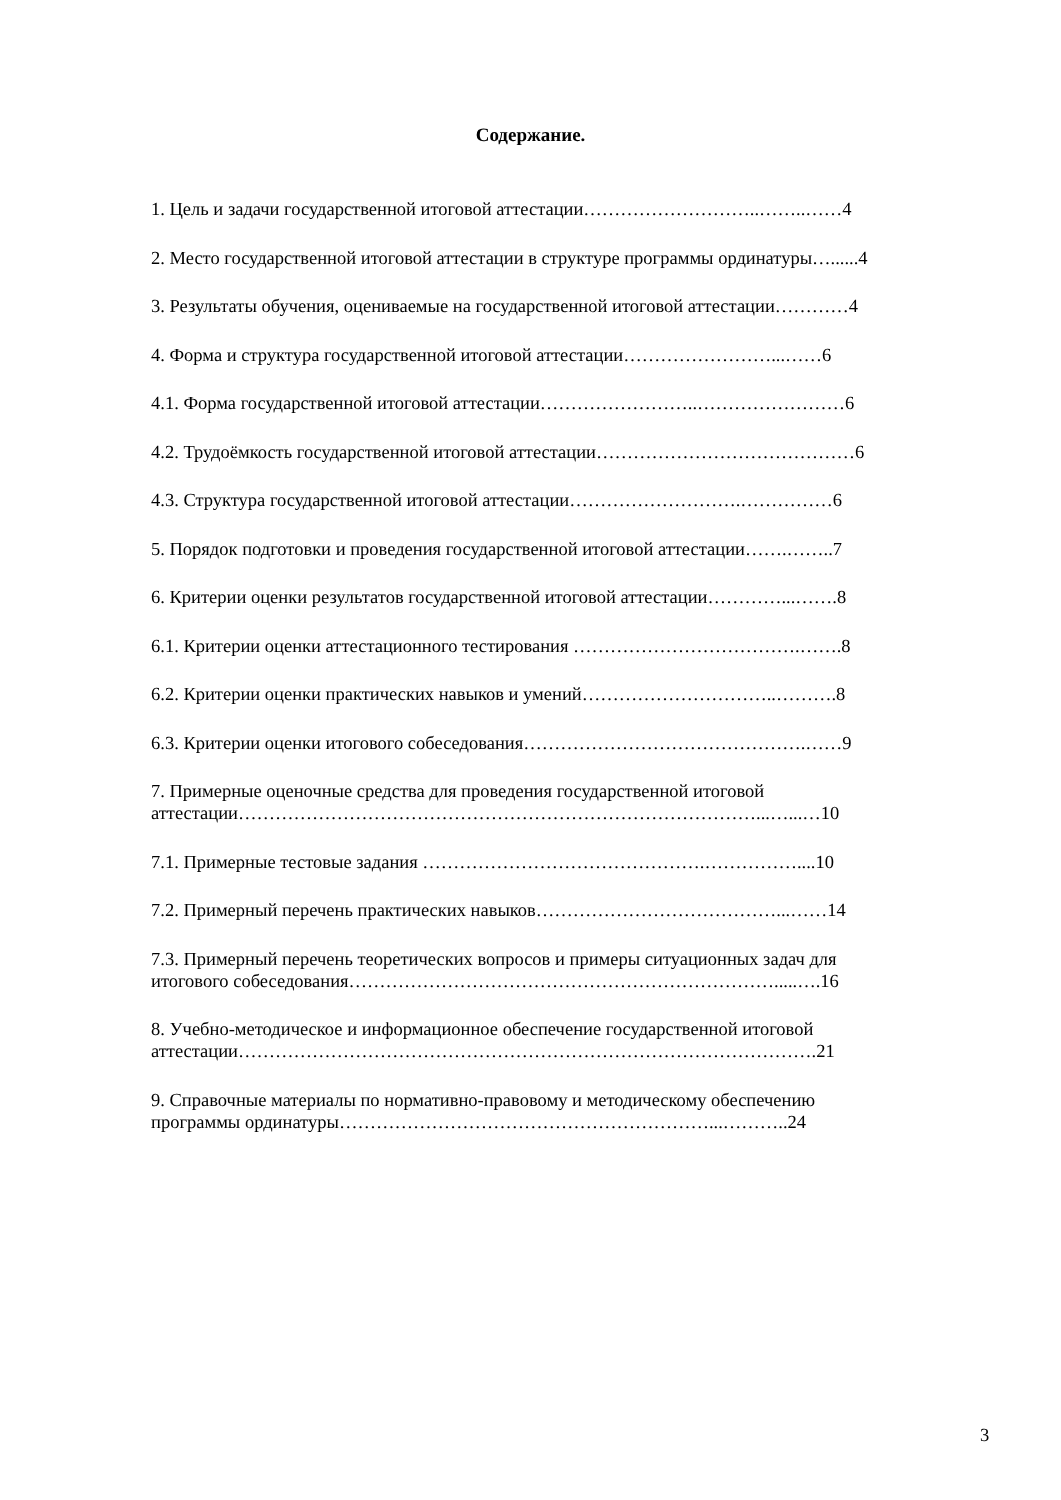Содержание.
1. Цель и задачи государственной итоговой аттестации………………………..……..……4
2. Место государственной итоговой аттестации в структуре программы ординатуры…......4
3. Результаты обучения, оцениваемые на государственной итоговой аттестации…………4
4. Форма и структура государственной итоговой аттестации……………………...……6
4.1. Форма государственной итоговой аттестации……………………..……………………6
4.2. Трудоёмкость государственной итоговой аттестации……………………………………6
4.3. Структура государственной итоговой аттестации……………………….……………6
5. Порядок подготовки и проведения государственной итоговой аттестации…….……..7
6. Критерии оценки результатов государственной итоговой аттестации…………...…….8
6.1. Критерии оценки аттестационного тестирования ……………………………….…….8
6.2. Критерии оценки практических навыков и умений…………………………..……….8
6.3. Критерии оценки итогового собеседования……………………………………….……9
7. Примерные оценочные средства для проведения государственной итоговой
аттестации…………………………………………………………………………...…...…10
7.1. Примерные тестовые задания ……………………………………….……………....10
7.2. Примерный перечень практических навыков…………………………………...……14
7.3. Примерный перечень теоретических вопросов и примеры ситуационных задач для
итогового собеседования…………………………………………………………….....….16
8. Учебно-методическое и информационное обеспечение государственной итоговой
аттестации………………………………………………………………………………….21
9. Справочные материалы по нормативно-правовому и методическому обеспечению
программы ординатуры……………………………………………………...………..24
3